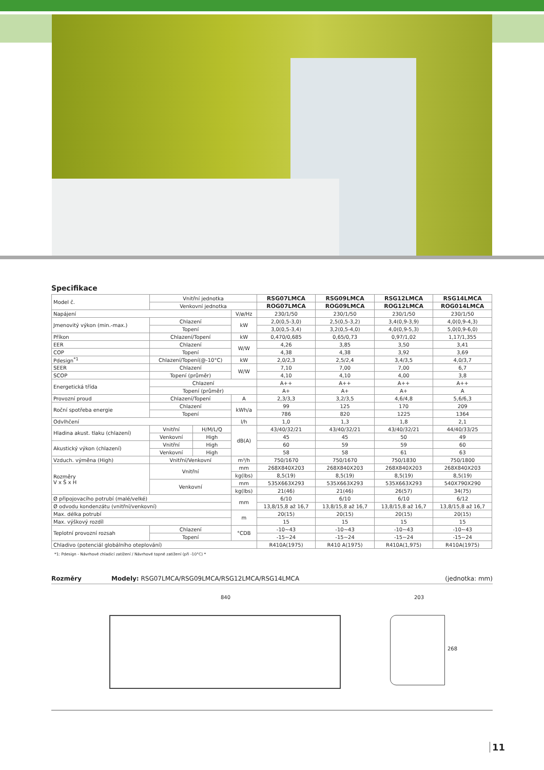Specifikace
| Model č. | Vnitřní jednotka | | | RSG07LMCA | RSG09LMCA | RSG12LMCA | RSG14LMCA |
| | Venkovní jednotka | | | ROG07LMCA | ROG09LMCA | ROG12LMCA | ROG014LMCA |
| Napájení | | | V/ø/Hz | 230/1/50 | 230/1/50 | 230/1/50 | 230/1/50 |
| Jmenovitý výkon (min.-max.) | Chlazení | | kW | 2,0(0,5-3,0) | 2,5(0,5-3,2) | 3,4(0,9-3,9) | 4,0(0,9-4,3) |
| | Topení | | | 3,0(0,5-3,4) | 3,2(0,5-4,0) | 4,0(0,9-5,3) | 5,0(0,9-6,0) |
| Příkon | Chlazení/Topení | | kW | 0,470/0,685 | 0,65/0,73 | 0,97/1,02 | 1,17/1,355 |
| EER | Chlazení | | W/W | 4,26 | 3,85 | 3,50 | 3,41 |
| COP | Topení | | | 4,38 | 4,38 | 3,92 | 3,69 |
| Pdesign<sup>*1</sup> | Chlazení/Topení(@-10°C) | | kW | 2,0/2,3 | 2,5/2,4 | 3,4/3,5 | 4,0/3,7 |
| SEER | Chlazení | | W/W | 7,10 | 7,00 | 7,00 | 6,7 |
| SCOP | Topení (průměr) | | | 4,10 | 4,10 | 4,00 | 3,8 |
| Energetická třída | Chlazení | | | A++ | A++ | A++ | A++ |
| | Topení (průměr) | | | A+ | A+ | A+ | A |
| Provozní proud | Chlazení/Topení | | A | 2,3/3,3 | 3,2/3,5 | 4,6/4,8 | 5,6/6,3 |
| Roční spotřeba energie | Chlazení | | kWh/a | 99 | 125 | 170 | 209 |
| | Topení | | | 786 | 820 | 1225 | 1364 |
| Odvlhčení | | | l/h | 1,0 | 1,3 | 1,8 | 2,1 |
| Hladina akust. tlaku (chlazení) | Vnitřní | H/M/L/Q | dB(A) | 43/40/32/21 | 43/40/32/21 | 43/40/32/21 | 44/40/33/25 |
| | Venkovní | High | | 45 | 45 | 50 | 49 |
| Akustický výkon (chlazení) | Vnitřní | High | | 60 | 59 | 59 | 60 |
| | Venkovní | High | | 58 | 58 | 61 | 63 |
| Vzduch. výměna (High) | Vnitřní/Venkovní | | m³/h | 750/1670 | 750/1670 | 750/1830 | 750/1800 |
| Rozměry V x Š x H | Vnitřní | | mm | 268X840X203 | 268X840X203 | 268X840X203 | 268X840X203 |
| | | | kg(lbs) | 8,5(19) | 8,5(19) | 8,5(19) | 8,5(19) |
| | Venkovní | | mm | 535X663X293 | 535X663X293 | 535X663X293 | 540X790X290 |
| | | | kg(lbs) | 21(46) | 21(46) | 26(57) | 34(75) |
| Ø připojovacího potrubí (malé/velké) | | | mm | 6/10 | 6/10 | 6/10 | 6/12 |
| Ø odvodu kondenzátu (vnitřní/venkovní) | | | | 13,8/15,8 až 16,7 | 13,8/15,8 až 16,7 | 13,8/15,8 až 16,7 | 13,8/15,8 až 16,7 |
| Max. délka potrubí | | | m | 20(15) | 20(15) | 20(15) | 20(15) |
| Max. výškový rozdíl | | | | 15 | 15 | 15 | 15 |
| Teplotní provozní rozsah | Chlazení | | °CDB | -10~43 | -10~43 | -10~43 | -10~43 |
| | Topení | | | -15~24 | -15~24 | -15~24 | -15~24 |
| Chladivo (potenciál globálního oteplování) | | | | R410A(1975) | R410 A(1975) | R410A(1,975) | R410A(1975) |
*1: Pdesign - Návrhové chladicí zatížení / Návrhové topné zatížení (při -10°C) *
Rozměry Modely: RSG07LMCA/RSG09LMCA/RSG12LMCA/RSG14LMCA (jednotka: mm)
840 203
268
11